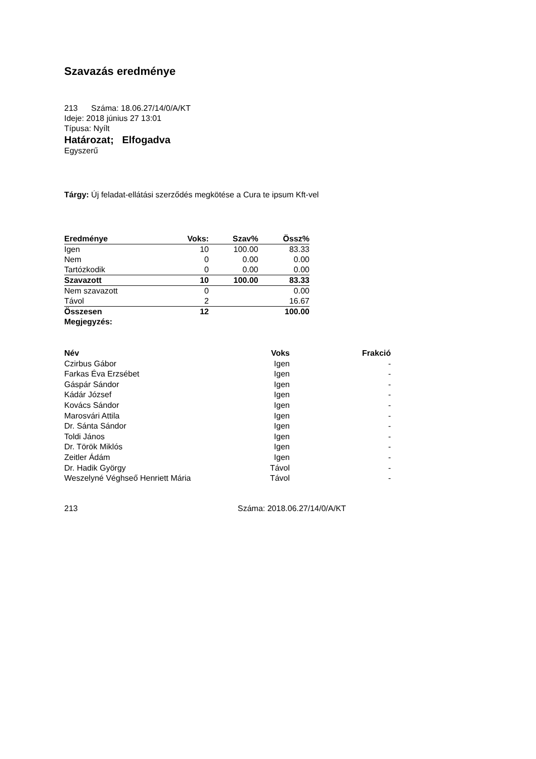Szavazás eredménye
213 Száma: 18.06.27/14/0/A/KT
Ideje: 2018 június 27 13:01
Típusa: Nyílt
Határozat; Elfogadva
Egyszerű
Tárgy: Új feladat-ellátási szerződés megkötése a Cura te ipsum Kft-vel
| Eredménye | Voks: | Szav% | Össz% |
| Igen | 10 | 100.00 | 83.33 |
| Nem | 0 | 0.00 | 0.00 |
| Tartózkodik | 0 | 0.00 | 0.00 |
| Szavazott | 10 | 100.00 | 83.33 |
| Nem szavazott | 0 | | 0.00 |
| Távol | 2 | | 16.67 |
| Összesen | 12 | | 100.00 |
| Megjegyzés: | | | |
| Név | Voks | Frakció |
| --- | --- | --- |
| Czirbus Gábor | Igen | - |
| Farkas Éva Erzsébet | Igen | - |
| Gáspár Sándor | Igen | - |
| Kádár József | Igen | - |
| Kovács Sándor | Igen | - |
| Marosvári Attila | Igen | - |
| Dr. Sánta Sándor | Igen | - |
| Toldi János | Igen | - |
| Dr. Török Miklós | Igen | - |
| Zeitler Ádám | Igen | - |
| Dr. Hadik György | Távol | - |
| Weszelyné Véghseő Henriett Mária | Távol | - |
213 Száma: 2018.06.27/14/0/A/KT